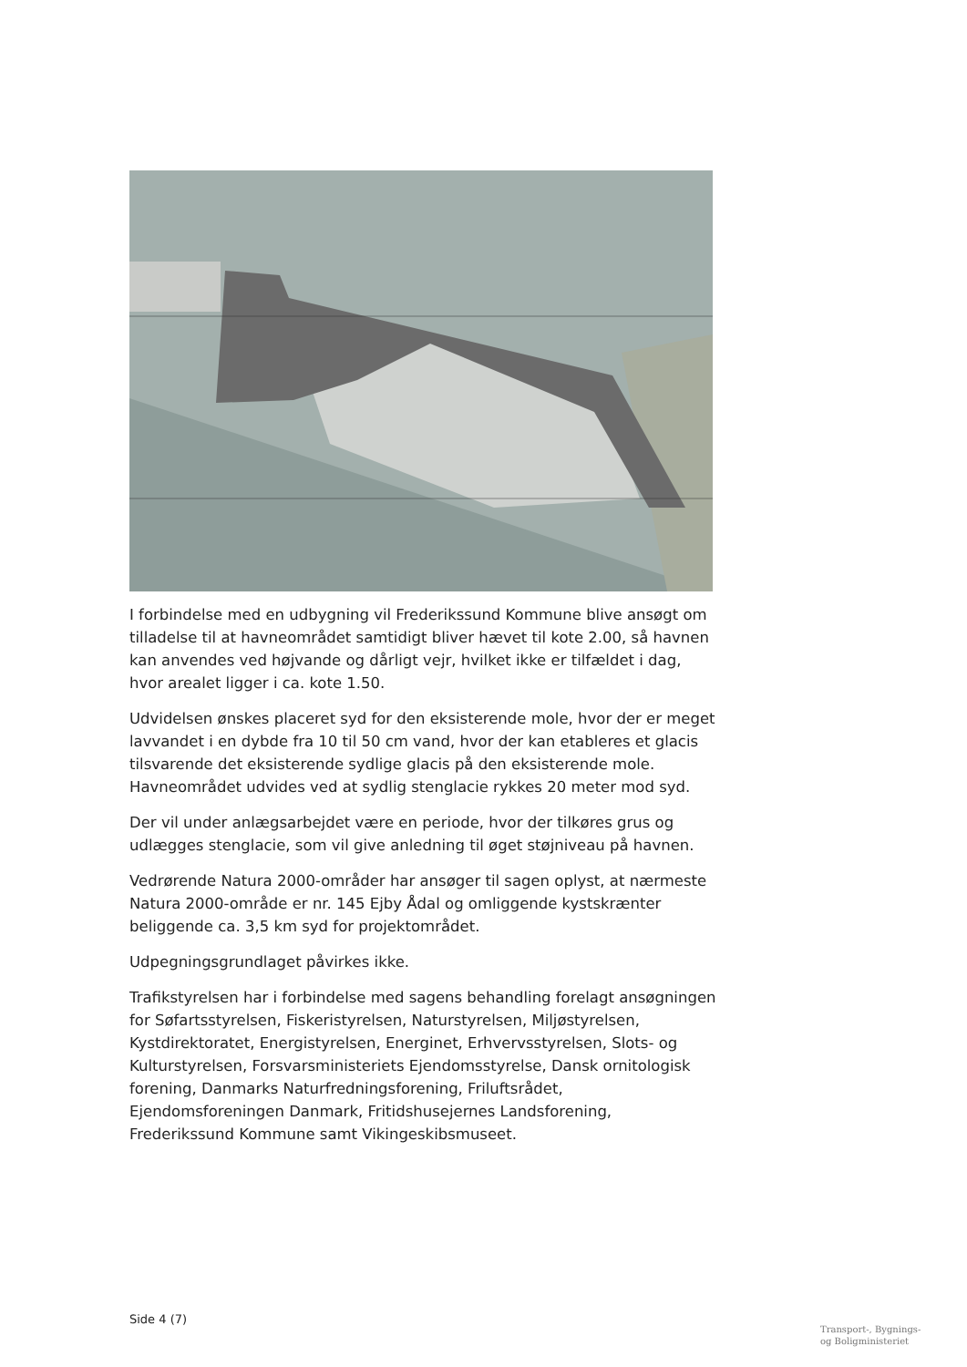I forbindelse med en udbygning vil Frederikssund Kommune blive ansøgt om tilladelse til at havneområdet samtidigt bliver hævet til kote 2.00, så havnen kan anvendes ved højvande og dårligt vejr, hvilket ikke er tilfældet i dag, hvor arealet ligger i ca. kote 1.50.
Udvidelsen ønskes placeret syd for den eksisterende mole, hvor der er meget lavvandet i en dybde fra 10 til 50 cm vand, hvor der kan etableres et glacis tilsvarende det eksisterende sydlige glacis på den eksisterende mole. Havneområdet udvides ved at sydlig stenglacie rykkes 20 meter mod syd.
Der vil under anlægsarbejdet være en periode, hvor der tilkøres grus og udlægges stenglacie, som vil give anledning til øget støjniveau på havnen.
Vedrørende Natura 2000-områder har ansøger til sagen oplyst, at nærmeste Natura 2000-område er nr. 145 Ejby Ådal og omliggende kystskrænter beliggende ca. 3,5 km syd for projektområdet.
Udpegningsgrundlaget påvirkes ikke.
Trafikstyrelsen har i forbindelse med sagens behandling forelagt ansøgningen for Søfartsstyrelsen, Fiskeristyrelsen, Naturstyrelsen, Miljøstyrelsen, Kystdirektoratet, Energistyrelsen, Energinet, Erhvervsstyrelsen, Slots- og Kulturstyrelsen, Forsvarsministeriets Ejendomsstyrelse, Dansk ornitologisk forening, Danmarks Naturfredningsforening, Friluftsrådet, Ejendomsforeningen Danmark, Fritidshusejernes Landsforening, Frederikssund Kommune samt Vikingeskibsmuseet.
Side 4 (7)
Transport-, Bygnings-
og Boligministeriet